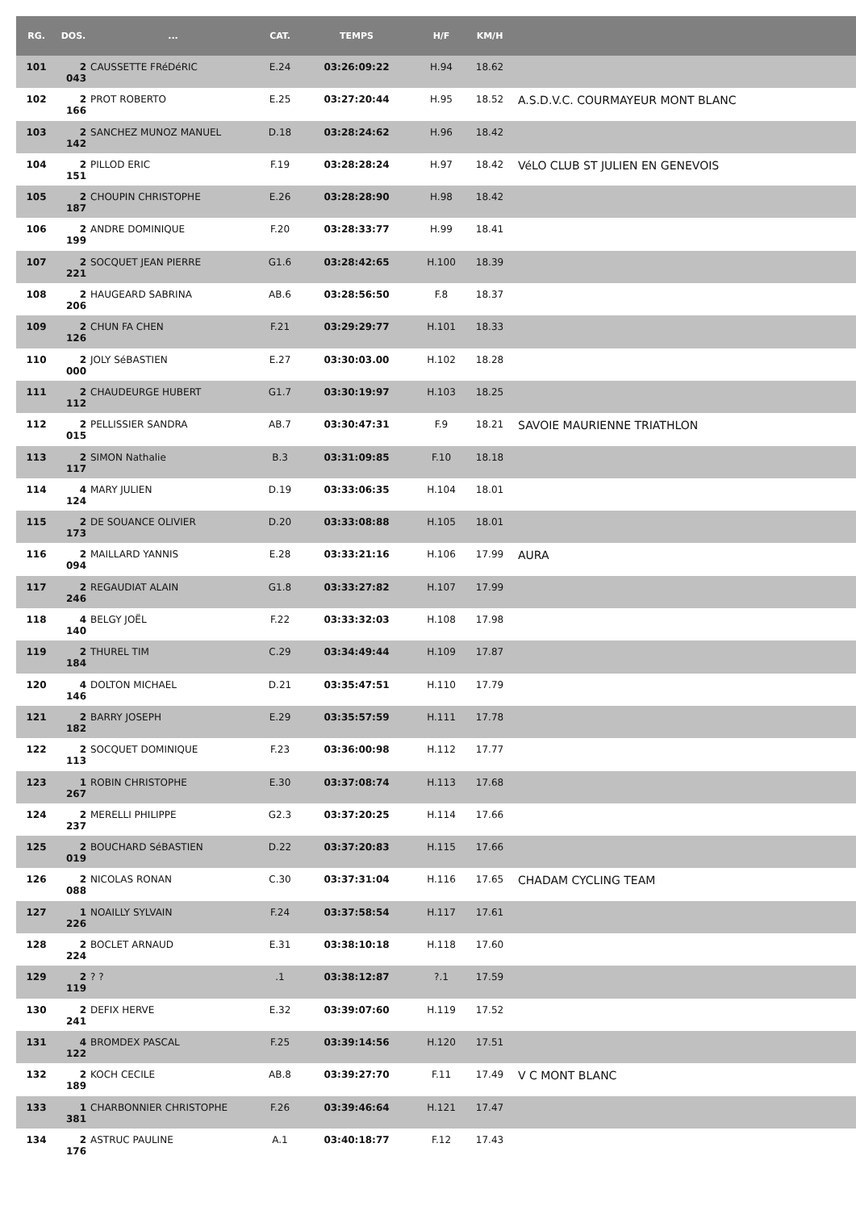| RG. | DOS. | ... | CAT. | TEMPS | H/F | KM/H | |
| --- | --- | --- | --- | --- | --- | --- | --- |
| 101 | 2 043 | CAUSSETTE FRéDéRIC | E.24 | 03:26:09:22 | H.94 | 18.62 | |
| 102 | 2 166 | PROT ROBERTO | E.25 | 03:27:20:44 | H.95 | 18.52 | A.S.D.V.C. COURMAYEUR MONT BLANC |
| 103 | 2 142 | SANCHEZ MUNOZ MANUEL | D.18 | 03:28:24:62 | H.96 | 18.42 | |
| 104 | 2 151 | PILLOD ERIC | F.19 | 03:28:28:24 | H.97 | 18.42 | VéLO CLUB ST JULIEN EN GENEVOIS |
| 105 | 2 187 | CHOUPIN CHRISTOPHE | E.26 | 03:28:28:90 | H.98 | 18.42 | |
| 106 | 2 199 | ANDRE DOMINIQUE | F.20 | 03:28:33:77 | H.99 | 18.41 | |
| 107 | 2 221 | SOCQUET JEAN PIERRE | G1.6 | 03:28:42:65 | H.100 | 18.39 | |
| 108 | 2 206 | HAUGEARD SABRINA | AB.6 | 03:28:56:50 | F.8 | 18.37 | |
| 109 | 2 126 | CHUN FA CHEN | F.21 | 03:29:29:77 | H.101 | 18.33 | |
| 110 | 2 000 | JOLY SéBASTIEN | E.27 | 03:30:03.00 | H.102 | 18.28 | |
| 111 | 2 112 | CHAUDEURGE HUBERT | G1.7 | 03:30:19:97 | H.103 | 18.25 | |
| 112 | 2 015 | PELLISSIER SANDRA | AB.7 | 03:30:47:31 | F.9 | 18.21 | SAVOIE MAURIENNE TRIATHLON |
| 113 | 2 117 | SIMON Nathalie | B.3 | 03:31:09:85 | F.10 | 18.18 | |
| 114 | 4 124 | MARY JULIEN | D.19 | 03:33:06:35 | H.104 | 18.01 | |
| 115 | 2 173 | DE SOUANCE OLIVIER | D.20 | 03:33:08:88 | H.105 | 18.01 | |
| 116 | 2 094 | MAILLARD YANNIS | E.28 | 03:33:21:16 | H.106 | 17.99 | AURA |
| 117 | 2 246 | REGAUDIAT ALAIN | G1.8 | 03:33:27:82 | H.107 | 17.99 | |
| 118 | 4 140 | BELGY JOËL | F.22 | 03:33:32:03 | H.108 | 17.98 | |
| 119 | 2 184 | THUREL TIM | C.29 | 03:34:49:44 | H.109 | 17.87 | |
| 120 | 4 146 | DOLTON MICHAEL | D.21 | 03:35:47:51 | H.110 | 17.79 | |
| 121 | 2 182 | BARRY JOSEPH | E.29 | 03:35:57:59 | H.111 | 17.78 | |
| 122 | 2 113 | SOCQUET DOMINIQUE | F.23 | 03:36:00:98 | H.112 | 17.77 | |
| 123 | 1 267 | ROBIN CHRISTOPHE | E.30 | 03:37:08:74 | H.113 | 17.68 | |
| 124 | 2 237 | MERELLI PHILIPPE | G2.3 | 03:37:20:25 | H.114 | 17.66 | |
| 125 | 2 019 | BOUCHARD SéBASTIEN | D.22 | 03:37:20:83 | H.115 | 17.66 | |
| 126 | 2 088 | NICOLAS RONAN | C.30 | 03:37:31:04 | H.116 | 17.65 | CHADAM CYCLING TEAM |
| 127 | 1 226 | NOAILLY SYLVAIN | F.24 | 03:37:58:54 | H.117 | 17.61 | |
| 128 | 2 224 | BOCLET ARNAUD | E.31 | 03:38:10:18 | H.118 | 17.60 | |
| 129 | 2 119 | ? ? | .1 | 03:38:12:87 | ?.1 | 17.59 | |
| 130 | 2 241 | DEFIX HERVE | E.32 | 03:39:07:60 | H.119 | 17.52 | |
| 131 | 4 122 | BROMDEX PASCAL | F.25 | 03:39:14:56 | H.120 | 17.51 | |
| 132 | 2 189 | KOCH CECILE | AB.8 | 03:39:27:70 | F.11 | 17.49 | V C MONT BLANC |
| 133 | 1 381 | CHARBONNIER CHRISTOPHE | F.26 | 03:39:46:64 | H.121 | 17.47 | |
| 134 | 2 176 | ASTRUC PAULINE | A.1 | 03:40:18:77 | F.12 | 17.43 | |